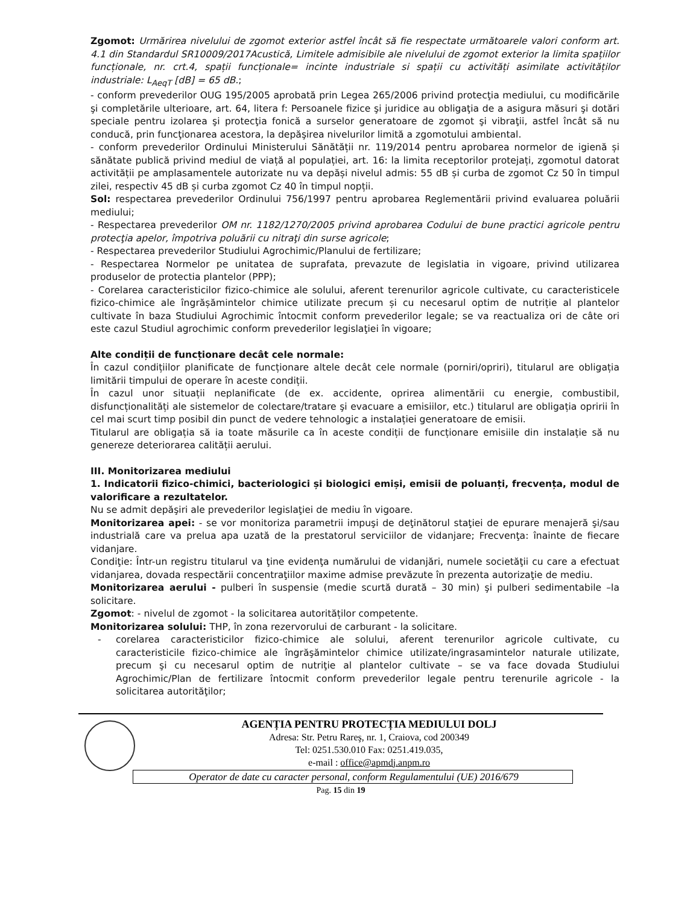Zgomot: Urmărirea nivelului de zgomot exterior astfel încât să fie respectate următoarele valori conform art. 4.1 din Standardul SR10009/2017Acustică, Limitele admisibile ale nivelului de zgomot exterior la limita spațiilor funcționale, nr. crt.4, spații funcționale= incinte industriale si spații cu activități asimilate activităților industriale: L<sub>AeqT</sub> [dB] = 65 dB.;
- conform prevederilor OUG 195/2005 aprobată prin Legea 265/2006 privind protecţia mediului, cu modificările şi completările ulterioare, art. 64, litera f: Persoanele fizice şi juridice au obligaţia de a asigura măsuri şi dotări speciale pentru izolarea şi protecţia fonică a surselor generatoare de zgomot şi vibraţii, astfel încât să nu conducă, prin funcţionarea acestora, la depăşirea nivelurilor limită a zgomotului ambiental.
- conform prevederilor Ordinului Ministerului Sănătății nr. 119/2014 pentru aprobarea normelor de igienă și sănătate publică privind mediul de viață al populației, art. 16: la limita receptorilor protejați, zgomotul datorat activității pe amplasamentele autorizate nu va depăși nivelul admis: 55 dB și curba de zgomot Cz 50 în timpul zilei, respectiv 45 dB și curba zgomot Cz 40 în timpul nopții.
Sol: respectarea prevederilor Ordinului 756/1997 pentru aprobarea Reglementării privind evaluarea poluării mediului;
- Respectarea prevederilor OM nr. 1182/1270/2005 privind aprobarea Codului de bune practici agricole pentru protecţia apelor, împotriva poluării cu nitraţi din surse agricole;
- Respectarea prevederilor Studiului Agrochimic/Planului de fertilizare;
- Respectarea Normelor pe unitatea de suprafata, prevazute de legislatia in vigoare, privind utilizarea produselor de protectia plantelor (PPP);
- Corelarea caracteristicilor fizico-chimice ale solului, aferent terenurilor agricole cultivate, cu caracteristicele fizico-chimice ale îngrășămintelor chimice utilizate precum și cu necesarul optim de nutriție al plantelor cultivate în baza Studiului Agrochimic întocmit conform prevederilor legale; se va reactualiza ori de câte ori este cazul Studiul agrochimic conform prevederilor legislaţiei în vigoare;
Alte condiții de funcționare decât cele normale:
În cazul condițiilor planificate de funcționare altele decât cele normale (porniri/opriri), titularul are obligația limitării timpului de operare în aceste condiții.
În cazul unor situații neplanificate (de ex. accidente, oprirea alimentării cu energie, combustibil, disfuncționalități ale sistemelor de colectare/tratare şi evacuare a emisiilor, etc.) titularul are obligația opririi în cel mai scurt timp posibil din punct de vedere tehnologic a instalației generatoare de emisii.
Titularul are obligația să ia toate măsurile ca în aceste condiții de funcționare emisiile din instalație să nu genereze deteriorarea calității aerului.
III. Monitorizarea mediului
1. Indicatorii fizico-chimici, bacteriologici și biologici emiși, emisii de poluanți, frecvența, modul de valorificare a rezultatelor.
Nu se admit depăşiri ale prevederilor legislaţiei de mediu în vigoare.
Monitorizarea apei: - se vor monitoriza parametrii impuşi de deţinătorul staţiei de epurare menajeră şi/sau industrială care va prelua apa uzată de la prestatorul serviciilor de vidanjare; Frecvenţa: înainte de fiecare vidanjare.
Condiţie: Într-un registru titularul va ţine evidenţa numărului de vidanjări, numele societăţii cu care a efectuat vidanjarea, dovada respectării concentraţiilor maxime admise prevăzute în prezenta autorizaţie de mediu.
Monitorizarea aerului - pulberi în suspensie (medie scurtă durată – 30 min) şi pulberi sedimentabile –la solicitare.
Zgomot: - nivelul de zgomot - la solicitarea autorităților competente.
Monitorizarea solului: THP, în zona rezervorului de carburant - la solicitare.
- corelarea caracteristicilor fizico-chimice ale solului, aferent terenurilor agricole cultivate, cu caracteristicile fizico-chimice ale îngrăşămintelor chimice utilizate/ingrasamintelor naturale utilizate, precum şi cu necesarul optim de nutriţie al plantelor cultivate – se va face dovada Studiului Agrochimic/Plan de fertilizare întocmit conform prevederilor legale pentru terenurile agricole - la solicitarea autorităţilor;
AGENȚIA PENTRU PROTECȚIA MEDIULUI DOLJ
Adresa: Str. Petru Rareş, nr. 1, Craiova, cod 200349
Tel: 0251.530.010 Fax: 0251.419.035,
e-mail : office@apmdj.anpm.ro
Operator de date cu caracter personal, conform Regulamentului (UE) 2016/679
Pag. 15 din 19